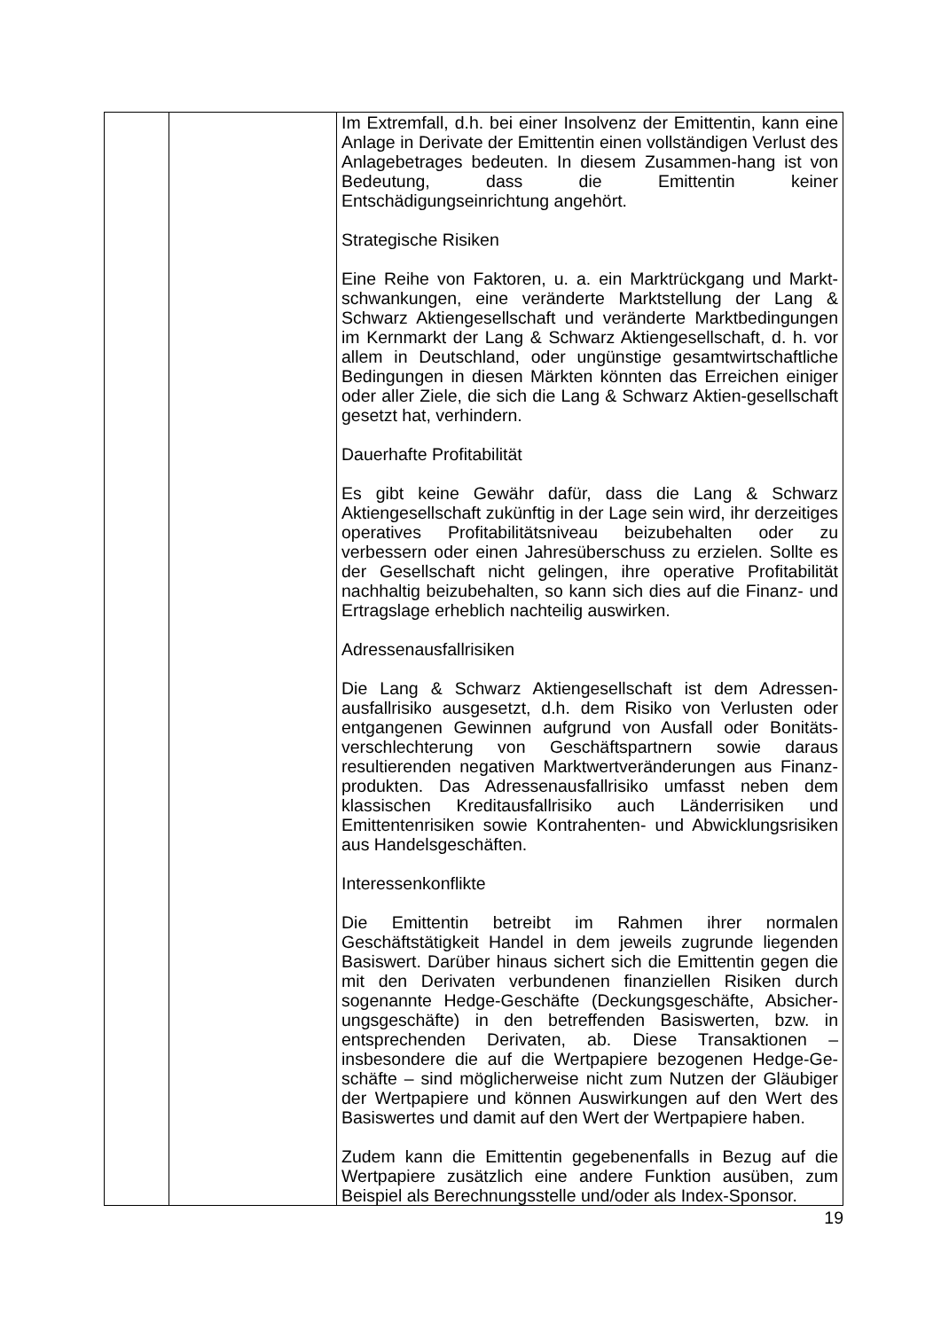| | | Im Extremfall, d.h. bei einer Insolvenz der Emittentin, kann eine Anlage in Derivate der Emittentin einen vollständigen Verlust des Anlagebetrages bedeuten. In diesem Zusammen-hang ist von Bedeutung, dass die Emittentin keiner Entschädigungseinrichtung angehört. Strategische Risiken Eine Reihe von Faktoren, u. a. ein Marktrückgang und Markt-schwankungen, eine veränderte Marktstellung der Lang & Schwarz Aktiengesellschaft und veränderte Marktbedingungen im Kernmarkt der Lang & Schwarz Aktiengesellschaft, d. h. vor allem in Deutschland, oder ungünstige gesamtwirtschaftliche Bedingungen in diesen Märkten könnten das Erreichen einiger oder aller Ziele, die sich die Lang & Schwarz Aktien-gesellschaft gesetzt hat, verhindern. Dauerhafte Profitabilität Es gibt keine Gewähr dafür, dass die Lang & Schwarz Aktiengesellschaft zukünftig in der Lage sein wird, ihr derzeitiges operatives Profitabilitätsniveau beizubehalten oder zu verbessern oder einen Jahresüberschuss zu erzielen. Sollte es der Gesellschaft nicht gelingen, ihre operative Profitabilität nachhaltig beizubehalten, so kann sich dies auf die Finanz- und Ertragslage erheblich nachteilig auswirken. Adressenausfallrisiken Die Lang & Schwarz Aktiengesellschaft ist dem Adressen-ausfallrisiko ausgesetzt, d.h. dem Risiko von Verlusten oder entgangenen Gewinnen aufgrund von Ausfall oder Bonitäts-verschlechterung von Geschäftspartnern sowie daraus resultierenden negativen Marktwertveränderungen aus Finanz-produkten. Das Adressenausfallrisiko umfasst neben dem klassischen Kreditausfallrisiko auch Länderrisiken und Emittentenrisiken sowie Kontrahenten- und Abwicklungsrisiken aus Handelsgeschäften. Interessenkonflikte Die Emittentin betreibt im Rahmen ihrer normalen Geschäftstätigkeit Handel in dem jeweils zugrunde liegenden Basiswert. Darüber hinaus sichert sich die Emittentin gegen die mit den Derivaten verbundenen finanziellen Risiken durch sogenannte Hedge-Geschäfte (Deckungsgeschäfte, Absicher-ungsgeschäfte) in den betreffenden Basiswerten, bzw. in entsprechenden Derivaten, ab. Diese Transaktionen – insbesondere die auf die Wertpapiere bezogenen Hedge-Ge-schäfte – sind möglicherweise nicht zum Nutzen der Gläubiger der Wertpapiere und können Auswirkungen auf den Wert des Basiswertes und damit auf den Wert der Wertpapiere haben. Zudem kann die Emittentin gegebenenfalls in Bezug auf die Wertpapiere zusätzlich eine andere Funktion ausüben, zum Beispiel als Berechnungsstelle und/oder als Index-Sponsor. |
19